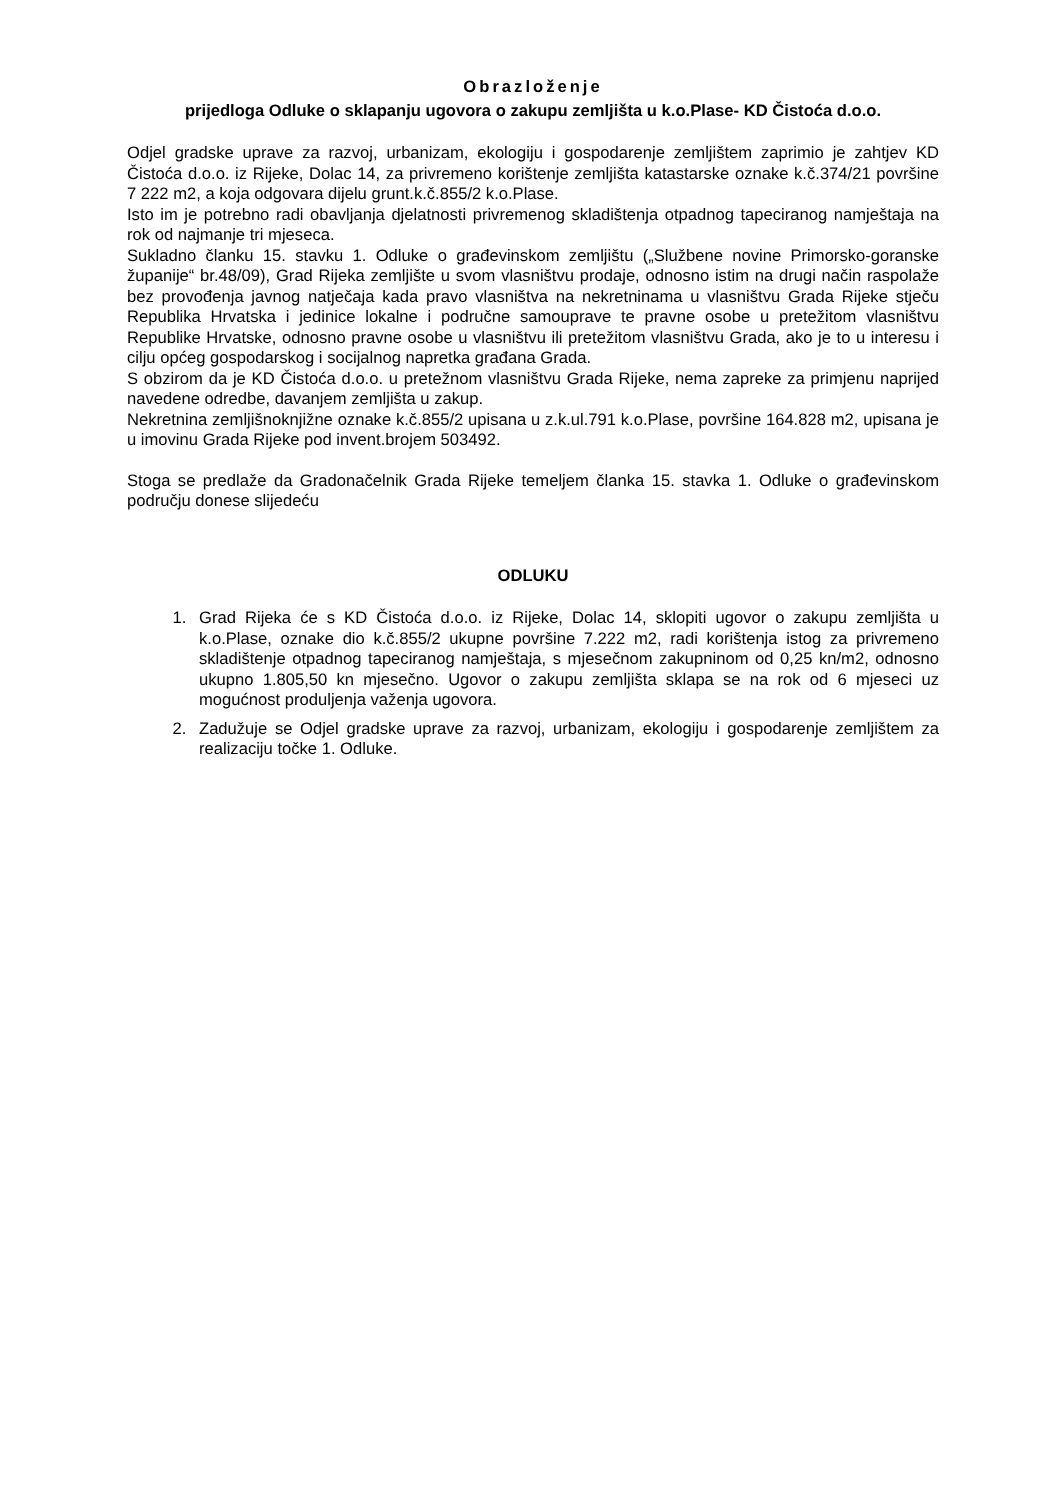Obrazloženje
prijedloga Odluke o sklapanju ugovora o zakupu zemljišta u k.o.Plase- KD Čistoća d.o.o.
Odjel gradske uprave za razvoj, urbanizam, ekologiju i gospodarenje zemljištem zaprimio je zahtjev KD Čistoća d.o.o. iz Rijeke, Dolac 14, za privremeno korištenje zemljišta katastarske oznake k.č.374/21 površine 7 222 m2, a koja odgovara dijelu grunt.k.č.855/2 k.o.Plase.
Isto im je potrebno radi obavljanja djelatnosti privremenog skladištenja otpadnog tapeciranog namještaja na rok od najmanje tri mjeseca.
Sukladno članku 15. stavku 1. Odluke o građevinskom zemljištu („Službene novine Primorsko-goranske županije“ br.48/09), Grad Rijeka zemljište u svom vlasništvu prodaje, odnosno istim na drugi način raspolaže bez provođenja javnog natječaja kada pravo vlasništva na nekretninama u vlasništvu Grada Rijeke stječu Republika Hrvatska i jedinice lokalne i područne samouprave te pravne osobe u pretežitom vlasništvu Republike Hrvatske, odnosno pravne osobe u vlasništvu ili pretežitom vlasništvu Grada, ako je to u interesu i cilju općeg gospodarskog i socijalnog napretka građana Grada.
S obzirom da je KD Čistoća d.o.o. u pretežnom vlasništvu Grada Rijeke, nema zapreke za primjenu naprijed navedene odredbe, davanjem zemljišta u zakup.
Nekretnina zemljišnoknjižne oznake k.č.855/2 upisana u z.k.ul.791 k.o.Plase, površine 164.828 m2, upisana je u imovinu Grada Rijeke pod invent.brojem 503492.
Stoga se predlaže da Gradonačelnik Grada Rijeke temeljem članka 15. stavka 1. Odluke o građevinskom području donese slijedeću
ODLUKU
1. Grad Rijeka će s KD Čistoća d.o.o. iz Rijeke, Dolac 14, sklopiti ugovor o zakupu zemljišta u k.o.Plase, oznake dio k.č.855/2 ukupne površine 7.222 m2, radi korištenja istog za privremeno skladištenje otpadnog tapeciranog namještaja, s mjesečnom zakupninom od 0,25 kn/m2, odnosno ukupno 1.805,50 kn mjesečno. Ugovor o zakupu zemljišta sklapa se na rok od 6 mjeseci uz mogućnost produljenja važenja ugovora.
2. Zadužuje se Odjel gradske uprave za razvoj, urbanizam, ekologiju i gospodarenje zemljištem za realizaciju točke 1. Odluke.